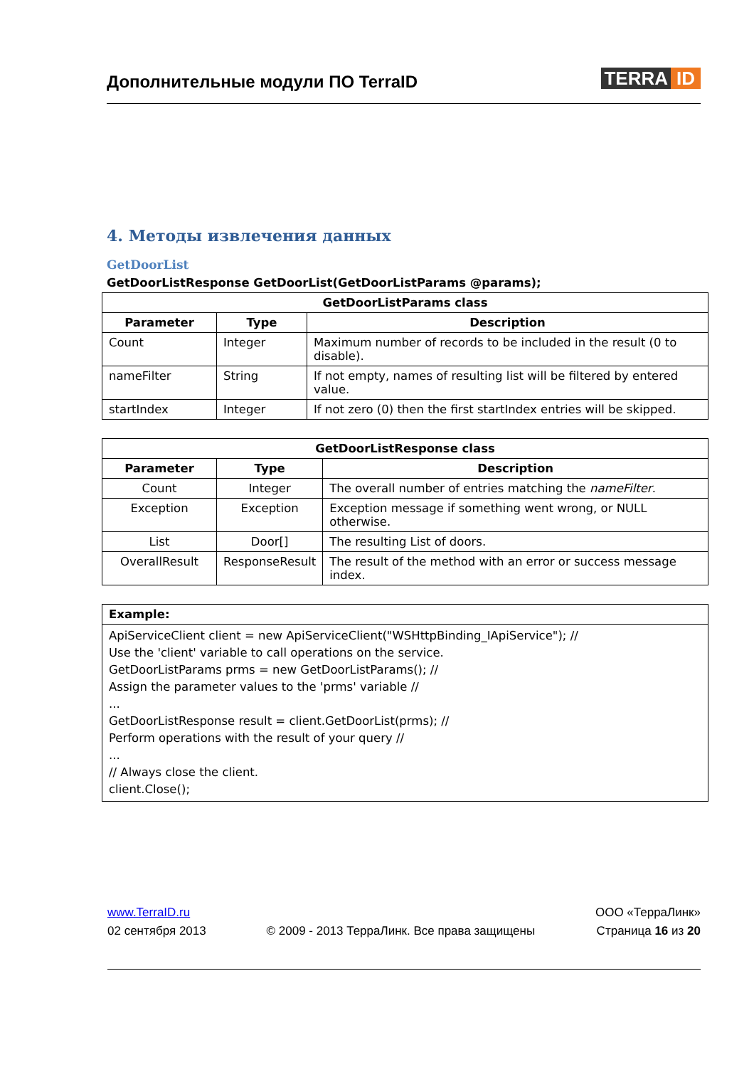Дополнительные модули ПО TerraID
TERRA ID
4. Методы извлечения данных
GetDoorList
GetDoorListResponse GetDoorList(GetDoorListParams @params);
| GetDoorListParams class | | |
| --- | --- | --- |
| Parameter | Type | Description |
| Count | Integer | Maximum number of records to be included in the result (0 to disable). |
| nameFilter | String | If not empty, names of resulting list will be filtered by entered value. |
| startIndex | Integer | If not zero (0) then the first startIndex entries will be skipped. |
| GetDoorListResponse class | | |
| --- | --- | --- |
| Parameter | Type | Description |
| Count | Integer | The overall number of entries matching the nameFilter . |
| Exception | Exception | Exception message if something went wrong, or NULL otherwise. |
| List | Door[] | The resulting List of doors. |
| OverallResult | ResponseResult | The result of the method with an error or success message index. |
| Example: |
| --- |
| ApiServiceClient client = new ApiServiceClient("WSHttpBinding_IApiService"); // Use the 'client' variable to call operations on the service. GetDoorListParams prms = new GetDoorListParams(); // Assign the parameter values to the 'prms' variable // ... GetDoorListResponse result = client.GetDoorList(prms); // Perform operations with the result of your query // ... // Always close the client. client.Close(); |
www.TerraID.ru
02 сентября 2013
© 2009 - 2013 ТерраЛинк. Все права защищены
ООО «ТерраЛинк»
Страница 16 из 20